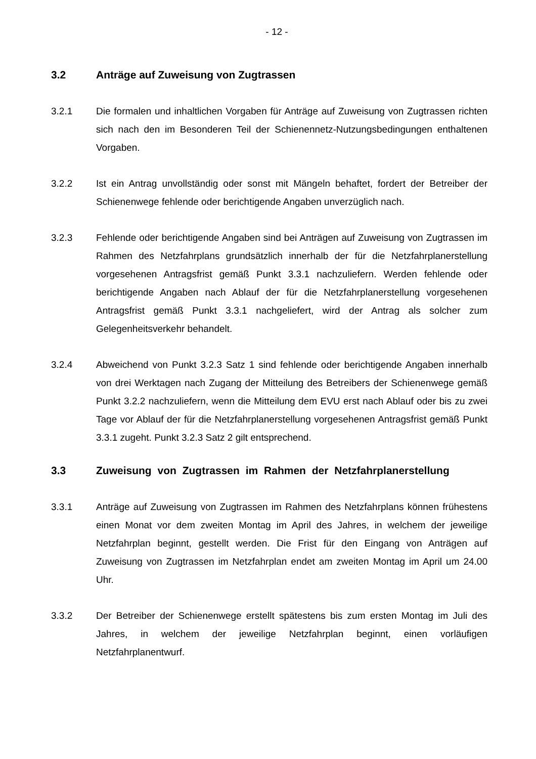- 12 -
3.2 Anträge auf Zuweisung von Zugtrassen
3.2.1 Die formalen und inhaltlichen Vorgaben für Anträge auf Zuweisung von Zugtrassen richten sich nach den im Besonderen Teil der Schienennetz-Nutzungsbedingungen enthaltenen Vorgaben.
3.2.2 Ist ein Antrag unvollständig oder sonst mit Mängeln behaftet, fordert der Betreiber der Schienenwege fehlende oder berichtigende Angaben unverzüglich nach.
3.2.3 Fehlende oder berichtigende Angaben sind bei Anträgen auf Zuweisung von Zugtrassen im Rahmen des Netzfahrplans grundsätzlich innerhalb der für die Netzfahrplanerstellung vorgesehenen Antragsfrist gemäß Punkt 3.3.1 nachzuliefern. Werden fehlende oder berichtigende Angaben nach Ablauf der für die Netzfahrplanerstellung vorgesehenen Antragsfrist gemäß Punkt 3.3.1 nachgeliefert, wird der Antrag als solcher zum Gelegenheitsverkehr behandelt.
3.2.4 Abweichend von Punkt 3.2.3 Satz 1 sind fehlende oder berichtigende Angaben innerhalb von drei Werktagen nach Zugang der Mitteilung des Betreibers der Schienenwege gemäß Punkt 3.2.2 nachzuliefern, wenn die Mitteilung dem EVU erst nach Ablauf oder bis zu zwei Tage vor Ablauf der für die Netzfahrplanerstellung vorgesehenen Antragsfrist gemäß Punkt 3.3.1 zugeht. Punkt 3.2.3 Satz 2 gilt entsprechend.
3.3 Zuweisung von Zugtrassen im Rahmen der Netzfahrplanerstellung
3.3.1 Anträge auf Zuweisung von Zugtrassen im Rahmen des Netzfahrplans können frühestens einen Monat vor dem zweiten Montag im April des Jahres, in welchem der jeweilige Netzfahrplan beginnt, gestellt werden. Die Frist für den Eingang von Anträgen auf Zuweisung von Zugtrassen im Netzfahrplan endet am zweiten Montag im April um 24.00 Uhr.
3.3.2 Der Betreiber der Schienenwege erstellt spätestens bis zum ersten Montag im Juli des Jahres, in welchem der jeweilige Netzfahrplan beginnt, einen vorläufigen Netzfahrplanentwurf.